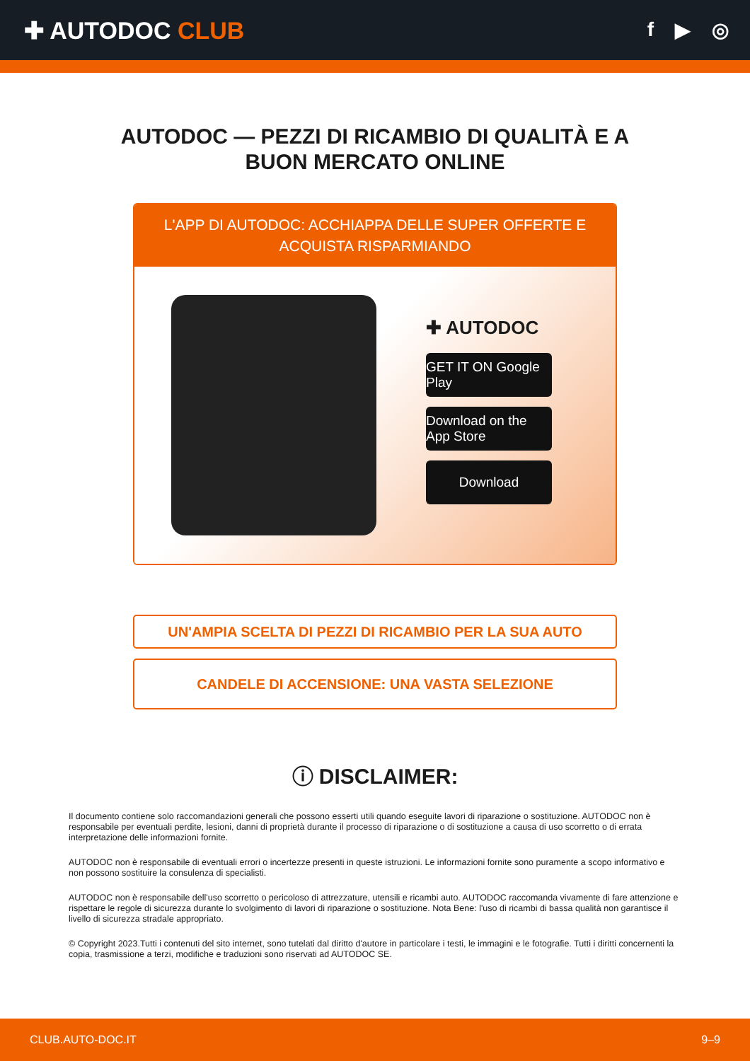✚ AUTODOC CLUB
f ▶ ◎
AUTODOC — PEZZI DI RICAMBIO DI QUALITÀ E A BUON MERCATO ONLINE
L'APP DI AUTODOC: ACCHIAPPA DELLE SUPER OFFERTE E ACQUISTA RISPARMIANDO
✚ AUTODOC
GET IT ON Google Play
Download on the App Store
Download
UN'AMPIA SCELTA DI PEZZI DI RICAMBIO PER LA SUA AUTO
CANDELE DI ACCENSIONE: UNA VASTA SELEZIONE
ⓘ DISCLAIMER:
Il documento contiene solo raccomandazioni generali che possono esserti utili quando eseguite lavori di riparazione o sostituzione. AUTODOC non è responsabile per eventuali perdite, lesioni, danni di proprietà durante il processo di riparazione o di sostituzione a causa di uso scorretto o di errata interpretazione delle informazioni fornite.
AUTODOC non è responsabile di eventuali errori o incertezze presenti in queste istruzioni. Le informazioni fornite sono puramente a scopo informativo e non possono sostituire la consulenza di specialisti.
AUTODOC non è responsabile dell'uso scorretto o pericoloso di attrezzature, utensili e ricambi auto. AUTODOC raccomanda vivamente di fare attenzione e rispettare le regole di sicurezza durante lo svolgimento di lavori di riparazione o sostituzione. Nota Bene: l'uso di ricambi di bassa qualità non garantisce il livello di sicurezza stradale appropriato.
© Copyright 2023.Tutti i contenuti del sito internet, sono tutelati dal diritto d'autore in particolare i testi, le immagini e le fotografie. Tutti i diritti concernenti la copia, trasmissione a terzi, modifiche e traduzioni sono riservati ad AUTODOC SE.
CLUB.AUTO-DOC.IT 9–9